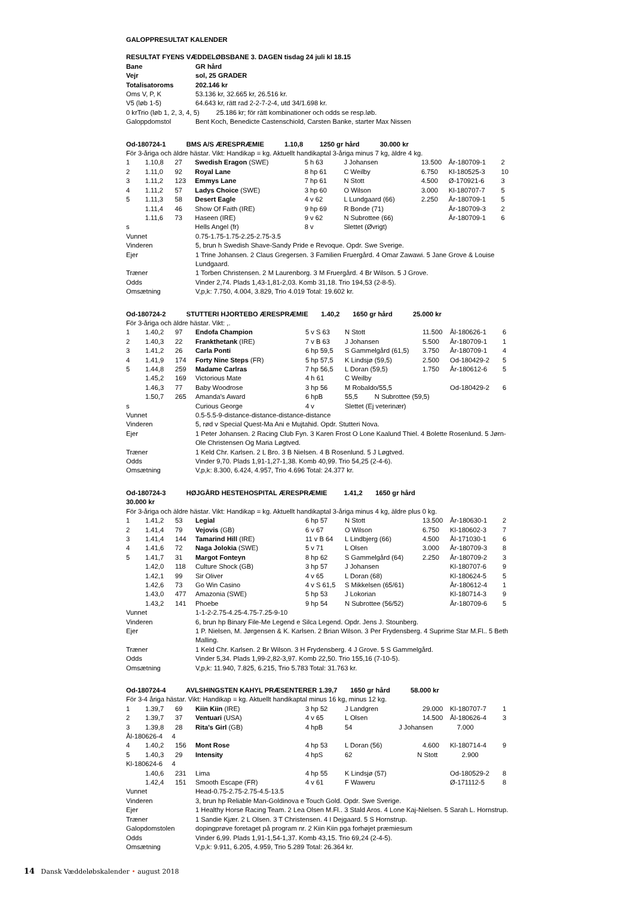GALOPPRESULTAT KALENDER
RESULTAT FYENS VÆDDELØBSBANE 3. DAGEN tisdag 24 juli kl 18.15
| Bane | GR hård |
| Vejr | sol, 25 GRADER |
| Totalisatoroms | 202.146 kr |
| Oms V, P, K | 53.136 kr, 32.665 kr, 26.516 kr. |
| V5 (løb 1-5) | 64.643 kr, rätt rad 2-2-7-2-4, utd 34/1.698 kr. |
| 0 krTrio (løb 1, 2, 3, 4, 5) 25.186 kr; för rätt kombinationer och odds se resp.løb. | |
| Galoppdomstol | Bent Koch, Benedicte Castenschiold, Carsten Banke, starter Max Nissen |
Od-180724-1 BMS A/S ÆRESPRÆMIE 1.10,8 1250 gr hård 30.000 kr
För 3-åriga och äldre hästar. Vikt: Handikap = kg. Aktuellt handikaptal 3-åriga minus 7 kg, äldre 4 kg.
| 1 | 1.10,8 | 27 | Swedish Eragon (SWE) | 5 h 63 | J Johansen | 13.500 | År-180709-1 | 2 |
| 2 | 1.11,0 | 92 | Royal Lane | 8 hp 61 | C Weilby | 6.750 | Kl-180525-3 | 10 |
| 3 | 1.11,2 | 123 | Emmys Lane | 7 hp 61 | N Stott | 4.500 | Ø-170921-6 | 3 |
| 4 | 1.11,2 | 57 | Ladys Choice (SWE) | 3 hp 60 | O Wilson | 3.000 | Kl-180707-7 | 5 |
| 5 | 1.11,3 | 58 | Desert Eagle | 4 v 62 | L Lundgaard (66) | 2.250 | År-180709-1 | 5 |
| | 1.11,4 | 46 | Show Of Faith (IRE) | 9 hp 69 | R Bonde (71) | | År-180709-3 | 2 |
| | 1.11,6 | 73 | Haseen (IRE) | 9 v 62 | N Subrottee (66) | | År-180709-1 | 6 |
| s | | | Hells Angel (fr) | 8 v | Slettet (Øvrigt) | | | |
| Vunnet | 0.75-1.75-1.75-2.25-2.75-3.5 |
| Vinderen | 5, brun h Swedish Shave-Sandy Pride e Revoque. Opdr. Swe Sverige. |
| Ejer | 1 Trine Johansen. 2 Claus Gregersen. 3 Familien Fruergård. 4 Omar Zawawi. 5 Jane Grove & Louise Lundgaard. |
| Træner | 1 Torben Christensen. 2 M Laurenborg. 3 M Fruergård. 4 Br Wilson. 5 J Grove. |
| Odds | Vinder 2,74. Plads 1,43-1,81-2,03. Komb 31,18. Trio 194,53 (2-8-5). |
| Omsætning | V,p,k: 7.750, 4.004, 3.829, Trio 4.019 Total: 19.602 kr. |
Od-180724-2 STUTTERI HJORTEBO ÆRESPRÆMIE 1.40,2 1650 gr hård 25.000 kr
För 3-åriga och äldre hästar. Vikt: ,.
| 1 | 1.40,2 | 97 | Endofa Champion | 5 v S 63 | N Stott | 11.500 | Ål-180626-1 | 6 |
| 2 | 1.40,3 | 22 | Frankthetank (IRE) | 7 v B 63 | J Johansen | 5.500 | År-180709-1 | 1 |
| 3 | 1.41,2 | 26 | Carla Ponti | 6 hp 59,5 | S Gammelgård (61,5) | 3.750 | År-180709-1 | 4 |
| 4 | 1.41,9 | 174 | Forty Nine Steps (FR) | 5 hp 57,5 | K Lindsjø (59,5) | 2.500 | Od-180429-2 | 5 |
| 5 | 1.44,8 | 259 | Madame Carlras | 7 hp 56,5 | L Doran (59,5) | 1.750 | År-180612-6 | 5 |
| | 1.45,2 | 169 | Victorious Mate | 4 h 61 | C Weilby | | | |
| | 1.46,3 | 77 | Baby Woodrose | 3 hp 56 | M Robaldo/55,5 | | Od-180429-2 | 6 |
| | 1.50,7 | 265 | Amanda's Award | 6 hpB | 55,5 N Subrottee (59,5) | | | |
| s | | | Curious George | 4 v | Slettet (Ej veterinær) | | | |
| Vunnet | 0.5-5.5-9-distance-distance-distance-distance |
| Vinderen | 5, rød v Special Quest-Ma Ani e Mujtahid. Opdr. Stutteri Nova. |
| Ejer | 1 Peter Johansen. 2 Racing Club Fyn. 3 Karen Frost O Lone Kaalund Thiel. 4 Bolette Rosenlund. 5 Jørn-Ole Christensen Og Maria Løgtved. |
| Træner | 1 Keld Chr. Karlsen. 2 L Bro. 3 B Nielsen. 4 B Rosenlund. 5 J Løgtved. |
| Odds | Vinder 9,70. Plads 1,91-1,27-1,38. Komb 40,99. Trio 54,25 (2-4-6). |
| Omsætning | V,p,k: 8.300, 6.424, 4.957, Trio 4.696 Total: 24.377 kr. |
Od-180724-3 HØJGÅRD HESTEHOSPITAL ÆRESPRÆMIE 1.41,2 1650 gr hård
30.000 kr
För 3-åriga och äldre hästar. Vikt: Handikap = kg. Aktuellt handikaptal 3-åriga minus 4 kg, äldre plus 0 kg.
| 1 | 1.41,2 | 53 | Legial | 6 hp 57 | N Stott | 13.500 | År-180630-1 | 2 |
| 2 | 1.41,4 | 79 | Vejovis (GB) | 6 v 67 | O Wilson | 6.750 | Kl-180602-3 | 7 |
| 3 | 1.41,4 | 144 | Tamarind Hill (IRE) | 11 v B 64 | L Lindbjerg (66) | 4.500 | Ål-171030-1 | 6 |
| 4 | 1.41,6 | 72 | Naga Jolokia (SWE) | 5 v 71 | L Olsen | 3.000 | År-180709-3 | 8 |
| 5 | 1.41,7 | 31 | Margot Fonteyn | 8 hp 62 | S Gammelgård (64) | 2.250 | År-180709-2 | 3 |
| | 1.42,0 | 118 | Culture Shock (GB) | 3 hp 57 | J Johansen | | Kl-180707-6 | 9 |
| | 1.42,1 | 99 | Sir Oliver | 4 v 65 | L Doran (68) | | Kl-180624-5 | 5 |
| | 1.42,6 | 73 | Go Win Casino | 4 v S 61,5 | S Mikkelsen (65/61) | | År-180612-4 | 1 |
| | 1.43,0 | 477 | Amazonia (SWE) | 5 hp 53 | J Lokorian | | Kl-180714-3 | 9 |
| | 1.43,2 | 141 | Phoebe | 9 hp 54 | N Subrottee (56/52) | | År-180709-6 | 5 |
| Vunnet | 1-1-2-2.75-4.25-4.75-7.25-9-10 |
| Vinderen | 6, brun hp Binary File-Me Legend e Silca Legend. Opdr. Jens J. Stounberg. |
| Ejer | 1 P. Nielsen, M. Jørgensen & K. Karlsen. 2 Brian Wilson. 3 Per Frydensberg. 4 Suprime Star M.Fl.. 5 Beth Malling. |
| Træner | 1 Keld Chr. Karlsen. 2 Br Wilson. 3 H Frydensberg. 4 J Grove. 5 S Gammelgård. |
| Odds | Vinder 5,34. Plads 1,99-2,82-3,97. Komb 22,50. Trio 155,16 (7-10-5). |
| Omsætning | V,p,k: 11.940, 7.825, 6.215, Trio 5.783 Total: 31.763 kr. |
Od-180724-4 AVLSHINGSTEN KAHYL PRÆSENTERER 1.39,7 1650 gr hård 58.000 kr
För 3-4 åriga hästar. Vikt: Handikap = kg. Aktuellt handikaptal minus 16 kg, minus 12 kg.
| 1 | 1.39,7 | 69 | Kiin Kiin (IRE) | 3 hp 52 | J Landgren | 29.000 | Kl-180707-7 | 1 |
| 2 | 1.39,7 | 37 | Ventuari (USA) | 4 v 65 | L Olsen | 14.500 | Ål-180626-4 | 3 |
| 3 | 1.39,8 | 28 | Rita's Girl (GB) | 4 hpB | 54 J Johansen 7.000 | | | |
| Ål-180626-4 4 | | | | | | | | |
| 4 | 1.40,2 | 156 | Mont Rose | 4 hp 53 | L Doran (56) | 4.600 | Kl-180714-4 | 9 |
| 5 | 1.40,3 | 29 | Intensity | 4 hpS | 62 N Stott 2.900 | | | |
| Kl-180624-6 4 | | | | | | | | |
| | 1.40,6 | 231 | Lima | 4 hp 55 | K Lindsjø (57) | | Od-180529-2 | 8 |
| | 1.42,4 | 151 | Smooth Escape (FR) | 4 v 61 | F Waweru | | Ø-171112-5 | 8 |
| Vunnet | Head-0.75-2.75-2.75-4.5-13.5 |
| Vinderen | 3, brun hp Reliable Man-Goldinova e Touch Gold. Opdr. Swe Sverige. |
| Ejer | 1 Healthy Horse Racing Team. 2 Lea Olsen M.Fl.. 3 Stald Aros. 4 Lone Kaj-Nielsen. 5 Sarah L. Hornstrup. |
| Træner | 1 Sandie Kjær. 2 L Olsen. 3 T Christensen. 4 I Dejgaard. 5 S Hornstrup. |
| Galopdomstolen | dopingprøve foretaget på program nr. 2 Kiin Kiin pga forhøjet præmiesum |
| Odds | Vinder 6,99. Plads 1,91-1,54-1,37. Komb 43,15. Trio 69,24 (2-4-5). |
| Omsætning | V,p,k: 9.911, 6.205, 4.959, Trio 5.289 Total: 26.364 kr. |
14 Dansk Væddeløbskalender • august 2018